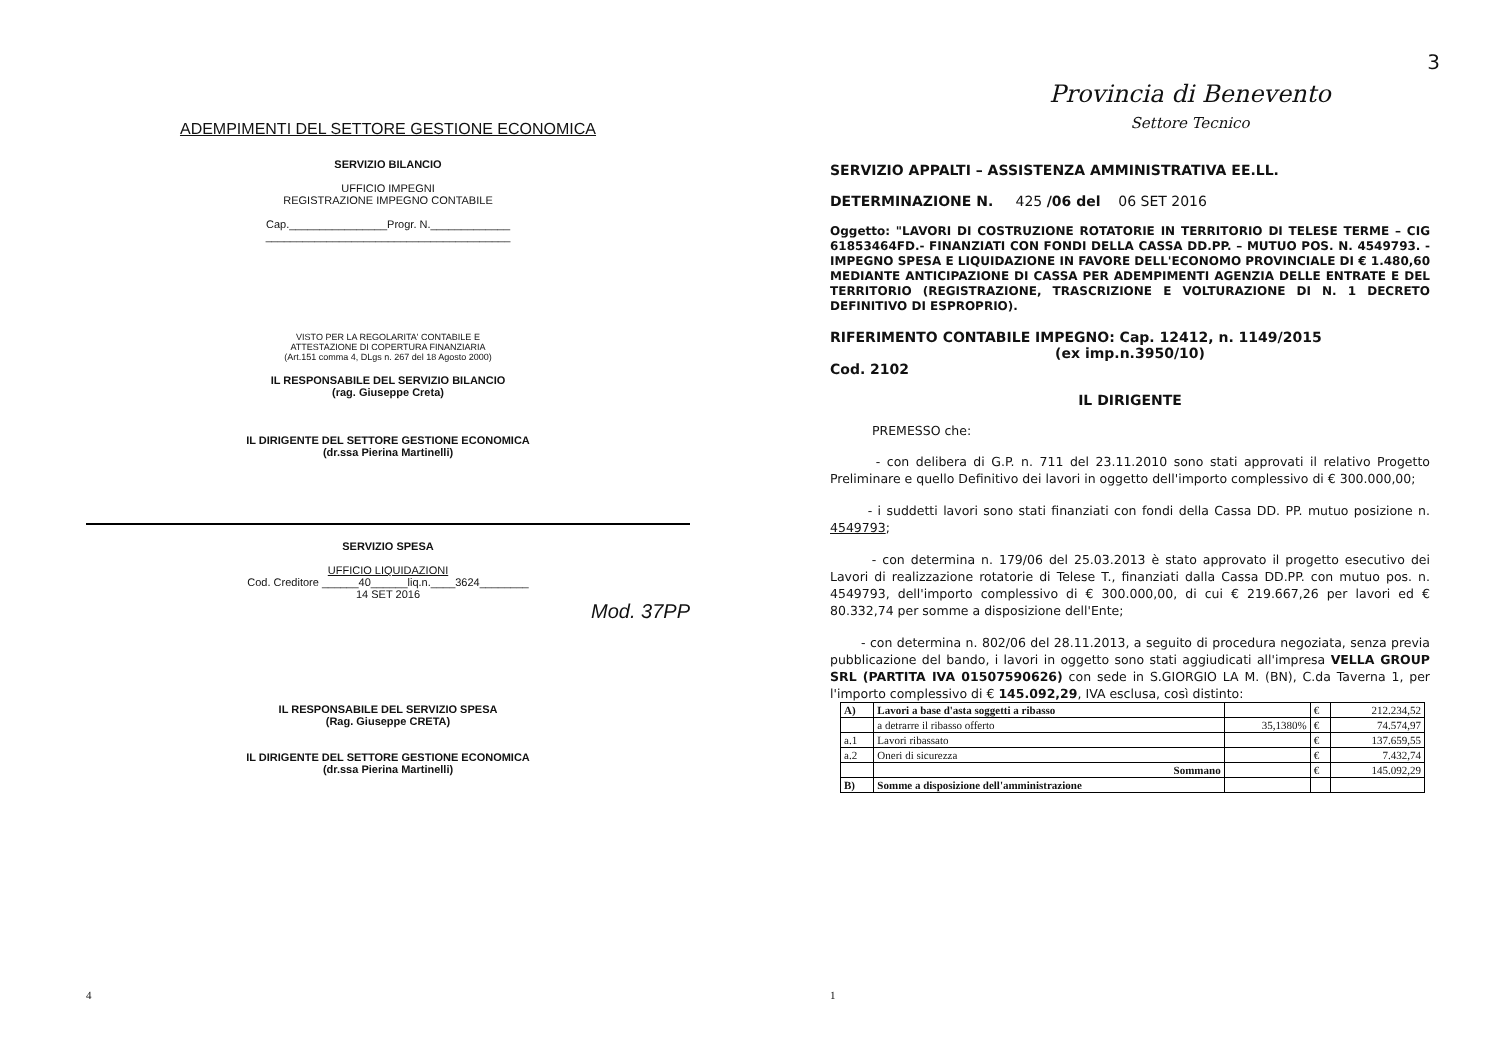ADEMPIMENTI DEL SETTORE GESTIONE ECONOMICA
SERVIZIO BILANCIO
UFFICIO IMPEGNI
REGISTRAZIONE IMPEGNO CONTABILE
Cap.________________Progr. N._____________
________________________________________
VISTO PER LA REGOLARITA' CONTABILE E
ATTESTAZIONE DI COPERTURA FINANZIARIA
(Art.151 comma 4, DLgs n. 267 del 18 Agosto 2000)
IL RESPONSABILE DEL SERVIZIO BILANCIO
(rag. Giuseppe Creta)
IL DIRIGENTE DEL SETTORE GESTIONE ECONOMICA
(dr.ssa Pierina Martinelli)
SERVIZIO SPESA
UFFICIO LIQUIDAZIONI
Cod. Creditore ______40______liq.n.____3624________
14 SET 2016
Mod. 37PP
IL RESPONSABILE DEL SERVIZIO SPESA
(Rag. Giuseppe CRETA)
IL DIRIGENTE DEL SETTORE GESTIONE ECONOMICA
(dr.ssa Pierina Martinelli)
4
Provincia di Benevento
Settore Tecnico
SERVIZIO APPALTI – ASSISTENZA AMMINISTRATIVA EE.LL.
DETERMINAZIONE N. 425 /06 del 06 SET 2016
Oggetto: "LAVORI DI COSTRUZIONE ROTATORIE IN TERRITORIO DI TELESE TERME – CIG 61853464FD.- FINANZIATI CON FONDI DELLA CASSA DD.PP. – MUTUO POS. N. 4549793. - IMPEGNO SPESA E LIQUIDAZIONE IN FAVORE DELL'ECONOMO PROVINCIALE DI € 1.480,60 MEDIANTE ANTICIPAZIONE DI CASSA PER ADEMPIMENTI AGENZIA DELLE ENTRATE E DEL TERRITORIO (REGISTRAZIONE, TRASCRIZIONE E VOLTURAZIONE DI N. 1 DECRETO DEFINITIVO DI ESPROPRIO).
RIFERIMENTO CONTABILE IMPEGNO: Cap. 12412, n. 1149/2015
(ex imp.n.3950/10)
Cod. 2102
IL DIRIGENTE
PREMESSO che:
- con delibera di G.P. n. 711 del 23.11.2010 sono stati approvati il relativo Progetto Preliminare e quello Definitivo dei lavori in oggetto dell'importo complessivo di € 300.000,00;
- i suddetti lavori sono stati finanziati con fondi della Cassa DD. PP. mutuo posizione n. 4549793;
- con determina n. 179/06 del 25.03.2013 è stato approvato il progetto esecutivo dei Lavori di realizzazione rotatorie di Telese T., finanziati dalla Cassa DD.PP. con mutuo pos. n. 4549793, dell'importo complessivo di € 300.000,00, di cui € 219.667,26 per lavori ed € 80.332,74 per somme a disposizione dell'Ente;
- con determina n. 802/06 del 28.11.2013, a seguito di procedura negoziata, senza previa pubblicazione del bando, i lavori in oggetto sono stati aggiudicati all'impresa VELLA GROUP SRL (PARTITA IVA 01507590626) con sede in S.GIORGIO LA M. (BN), C.da Taverna 1, per l'importo complessivo di € 145.092,29, IVA esclusa, così distinto:
| A) | Lavori a base d'asta soggetti a ribasso | | € | 212.234,52 |
| | a detrarre il ribasso offerto | 35,1380% | € | 74.574,97 |
| a.1 | Lavori ribassato | | € | 137.659,55 |
| a.2 | Oneri di sicurezza | | € | 7.432,74 |
| | Sommano | | € | 145.092,29 |
| B) | Somme a disposizione dell'amministrazione | | | |
1
3